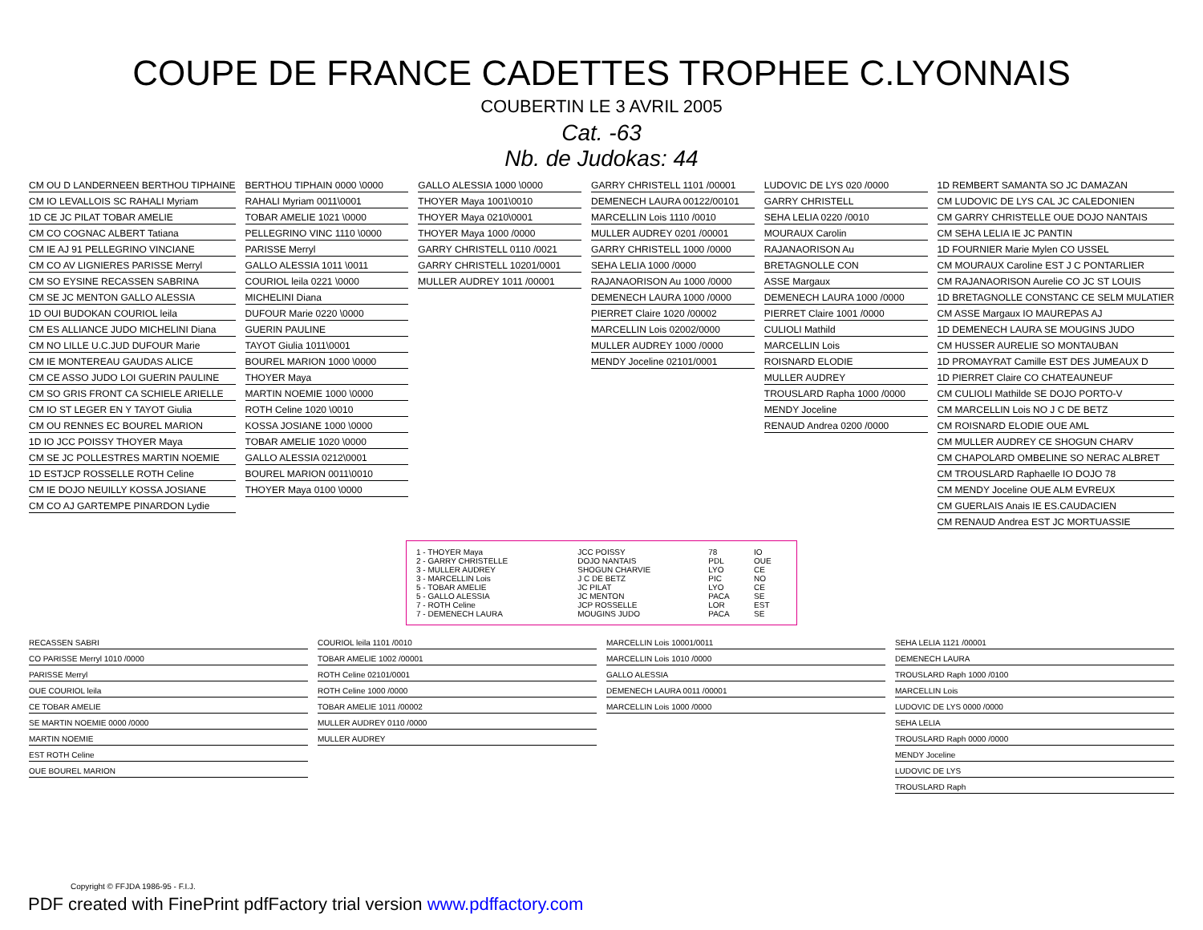COUPE DE FRANCE CADETTES TROPHEE C.LYONNAIS
COUBERTIN LE 3 AVRIL 2005
Cat. -63
Nb. de Judokas: 44
CM OU D LANDERNEEN BERTHOU TIPHAINE
CM IO LEVALLOIS SC RAHALI Myriam
1D CE JC PILAT TOBAR AMELIE
CM CO COGNAC ALBERT Tatiana
CM IE AJ 91 PELLEGRINO VINCIANE
CM CO AV LIGNIERES PARISSE Merryl
CM SO EYSINE RECASSEN SABRINA
CM SE JC MENTON GALLO ALESSIA
1D OUI BUDOKAN COURIOL leila
CM ES ALLIANCE JUDO MICHELINI Diana
CM NO LILLE U.C.JUD DUFOUR Marie
CM IE MONTEREAU GAUDAS ALICE
CM CE ASSO JUDO LOI GUERIN PAULINE
CM SO GRIS FRONT CA SCHIELE ARIELLE
CM IO ST LEGER EN Y TAYOT Giulia
CM OU RENNES EC BOUREL MARION
1D IO JCC POISSY THOYER Maya
CM SE JC POLLESTRES MARTIN NOEMIE
1D ESTJCP ROSSELLE ROTH Celine
CM IE DOJO NEUILLY KOSSA JOSIANE
CM CO AJ GARTEMPE PINARDON Lydie
BERTHOU TIPHAIN 0000 \0000
RAHALI Myriam 0011\0001
TOBAR AMELIE 1021 \0000
PELLEGRINO VINC 1110 \0000
PARISSE Merryl
GALLO ALESSIA 1011 \0011
COURIOL leila 0221 \0000
MICHELINI Diana
DUFOUR Marie 0220 \0000
GUERIN PAULINE
TAYOT Giulia 1011\0001
BOUREL MARION 1000 \0000
THOYER Maya
MARTIN NOEMIE 1000 \0000
ROTH Celine 1020 \0010
KOSSA JOSIANE 1000 \0000
TOBAR AMELIE 1020 \0000
GALLO ALESSIA 0212\0001
BOUREL MARION 0011\0010
THOYER Maya 0100 \0000
GALLO ALESSIA 1000 \0000
THOYER Maya 1001\0010
THOYER Maya 0210\0001
THOYER Maya 1000 /0000
GARRY CHRISTELL 0110 /0021
GARRY CHRISTELL 10201/0001
MULLER AUDREY 1011 /00001
GARRY CHRISTELL 1101 /00001
DEMENECH LAURA 00122/00101
MARCELLIN Lois 1110 /0010
MULLER AUDREY 0201 /00001
GARRY CHRISTELL 1000 /0000
SEHA LELIA 1000 /0000
RAJANAORISON Au 1000 /0000
DEMENECH LAURA 1000 /0000
PIERRET Claire 1020 /00002
MARCELLIN Lois 02002/0000
MULLER AUDREY 1000 /0000
MENDY Joceline 02101/0001
LUDOVIC DE LYS 020 /0000
GARRY CHRISTELL
SEHA LELIA 0220 /0010
MOURAUX Carolin
RAJANAORISON Au
BRETAGNOLLE CON
ASSE Margaux
DEMENECH LAURA 1000 /0000
PIERRET Claire 1001 /0000
CULIOLI Mathild
MARCELLIN Lois
ROISNARD ELODIE
MULLER AUDREY
TROUSLARD Rapha 1000 /0000
MENDY Joceline
RENAUD Andrea 0200 /0000
1D REMBERT SAMANTA SO JC DAMAZAN
CM LUDOVIC DE LYS CAL JC CALEDONIEN
CM GARRY CHRISTELLE OUE DOJO NANTAIS
CM SEHA LELIA IE JC PANTIN
1D FOURNIER Marie Mylen CO USSEL
CM MOURAUX Caroline EST J C PONTARLIER
CM RAJANAORISON Aurelie CO JC ST LOUIS
1D BRETAGNOLLE CONSTANC CE SELM MULATIER
CM ASSE Margaux IO MAUREPAS AJ
1D DEMENECH LAURA SE MOUGINS JUDO
CM HUSSER AURELIE SO MONTAUBAN
1D PROMAYRAT Camille EST DES JUMEAUX D
1D PIERRET Claire CO CHATEAUNEUF
CM CULIOLI Mathilde SE DOJO PORTO-V
CM MARCELLIN Lois NO J C DE BETZ
CM ROISNARD ELODIE OUE AML
CM MULLER AUDREY CE SHOGUN CHARV
CM CHAPOLARD OMBELINE SO NERAC ALBRET
CM TROUSLARD Raphaelle IO DOJO 78
CM MENDY Joceline OUE ALM EVREUX
CM GUERLAIS Anais IE ES.CAUDACIEN
CM RENAUD Andrea EST JC MORTUASSIE
| 1 - THOYER Maya | JCC POISSY | 78 | IO |
| 2 - GARRY CHRISTELLE | DOJO NANTAIS | PDL | OUE |
| 3 - MULLER AUDREY | SHOGUN CHARVIE | LYO | CE |
| 3 - MARCELLIN Lois | J C DE BETZ | PIC | NO |
| 5 - TOBAR AMELIE | JC PILAT | LYO | CE |
| 5 - GALLO ALESSIA | JC MENTON | PACA | SE |
| 7 - ROTH Celine | JCP ROSSELLE | LOR | EST |
| 7 - DEMENECH LAURA | MOUGINS JUDO | PACA | SE |
RECASSEN SABRI
CO PARISSE Merryl 1010 /0000
PARISSE Merryl
OUE COURIOL leila
CE TOBAR AMELIE
SE MARTIN NOEMIE 0000 /0000
MARTIN NOEMIE
EST ROTH Celine
OUE BOUREL MARION
COURIOL leila 1101 /0010
TOBAR AMELIE 1002 /00001
ROTH Celine 02101/0001
ROTH Celine 1000 /0000
TOBAR AMELIE 1011 /00002
MULLER AUDREY 0110 /0000
MULLER AUDREY
MARCELLIN Lois 10001/0011
MARCELLIN Lois 1010 /0000
GALLO ALESSIA
DEMENECH LAURA 0011 /00001
MARCELLIN Lois 1000 /0000
SEHA LELIA 1121 /00001
DEMENECH LAURA
TROUSLARD Raph 1000 /0100
MARCELLIN Lois
LUDOVIC DE LYS 0000 /0000
SEHA LELIA
TROUSLARD Raph 0000 /0000
MENDY Joceline
LUDOVIC DE LYS
TROUSLARD Raph
Copyright © FFJDA 1986-95 - F.I.J.
PDF created with FinePrint pdfFactory trial version www.pdffactory.com